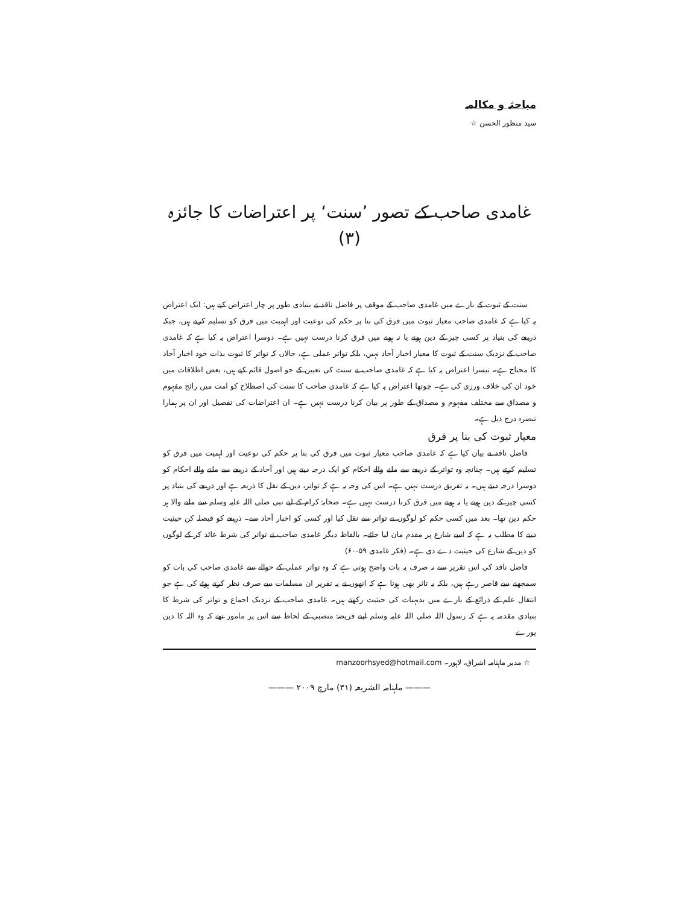مباحثہ و مکالمہ
سید منظور الحسن ☆
غامدی صاحب کے تصور ’سنت‘ پر اعتراضات کا جائزہ (۳)
سنت کے ثبوت کے بارے میں غامدی صاحب کے موقف پر فاضل ناقد نے بنیادی طور پر چار اعتراض کیے ہیں: ایک اعتراض یہ کیا ہے کہ غامدی صاحب معیار ثبوت میں فرق کی بنا پر حکم کی نوعیت اور اہمیت میں فرق کو تسلیم کرتے ہیں، جبکہ ذریعے کی بنیاد پر کسی چیز کے دین ہونے یا نہ ہونے میں فرق کرنا درست نہیں ہے۔ دوسرا اعتراض یہ کیا ہے کہ غامدی صاحب کے نزدیک سنت کے ثبوت کا معیار اخبار آحاد نہیں، بلکہ تواتر عملی ہے، حالاں کہ تواتر کا ثبوت بذات خود اخبار آحاد کا محتاج ہے۔ تیسرا اعتراض یہ کیا ہے کہ غامدی صاحب نے سنت کی تعیین کے جو اصول قائم کیے ہیں، بعض اطلاقات میں خود ان کی خلاف ورزی کی ہے۔ چوتھا اعتراض یہ کیا ہے کہ غامدی صاحب کا سنت کی اصطلاح کو امت میں رائج مفہوم و مصداق سے مختلف مفہوم و مصداق کے طور پر بیان کرنا درست نہیں ہے۔ ان اعتراضات کی تفصیل اور ان پر ہمارا تبصرہ درج ذیل ہے۔
معیار ثبوت کی بنا پر فرق
فاضل ناقد نے بیان کیا ہے کہ غامدی صاحب معیار ثبوت میں فرق کی بنا پر حکم کی نوعیت اور اہمیت میں فرق کو تسلیم کرتے ہیں۔ چنانچہ وہ تواتر کے ذریعے سے ملنے والے احکام کو ایک درجہ دیتے ہیں اور آحاد کے ذریعے سے ملنے والے احکام کو دوسرا درجہ دیتے ہیں۔ یہ تفریق درست نہیں ہے۔ اس کی وجہ یہ ہے کہ تواتر، دین کے نقل کا ذریعہ ہے اور ذریعے کی بنیاد پر کسی چیز کے دین ہونے یا نہ ہونے میں فرق کرنا درست نہیں ہے۔ صحابۂ کرام کے لیے نبی صلی اللہ علیہ وسلم سے ملنے والا ہر حکم دین تھا۔ بعد میں کسی حکم کو لوگوں نے تواتر سے نقل کیا اور کسی کو اخبار آحاد سے۔ ذریعے کو فیصلہ کن حیثیت دینے کا مطلب یہ ہے کہ اسے شارع پر مقدم مان لیا جائے۔ بالفاظ دیگر غامدی صاحب نے تواتر کی شرط عائد کر کے لوگوں کو دین کے شارع کی حیثیت دے دی ہے۔ (فکر غامدی ۵۹-۶۰)
فاضل ناقد کی اس تقریر سے نہ صرف یہ بات واضح ہوتی ہے کہ وہ تواتر عملی کے حوالے سے غامدی صاحب کی بات کو سمجھنے سے قاصر رہے ہیں، بلکہ یہ تاثر بھی ہوتا ہے کہ انھوں نے یہ تقریر ان مسلمات سے صرف نظر کرتے ہوئے کی ہے جو انتقال علم کے ذرائع کے بارے میں بدیہیات کی حیثیت رکھتے ہیں۔ غامدی صاحب کے نزدیک اجماع و تواتر کی شرط کا بنیادی مقدمہ یہ ہے کہ رسول اللہ صلی اللہ علیہ وسلم اپنے فریضۂ منصبی کے لحاظ سے اس پر مامور تھے کہ وہ اللہ کا دین پورے
☆ مدیر ماہنامہ اشراق، لاہور۔ manzoorhsyed@hotmail.com
——— ماہنامہ الشریعہ (۳۱) مارچ ۲۰۰۹ ———